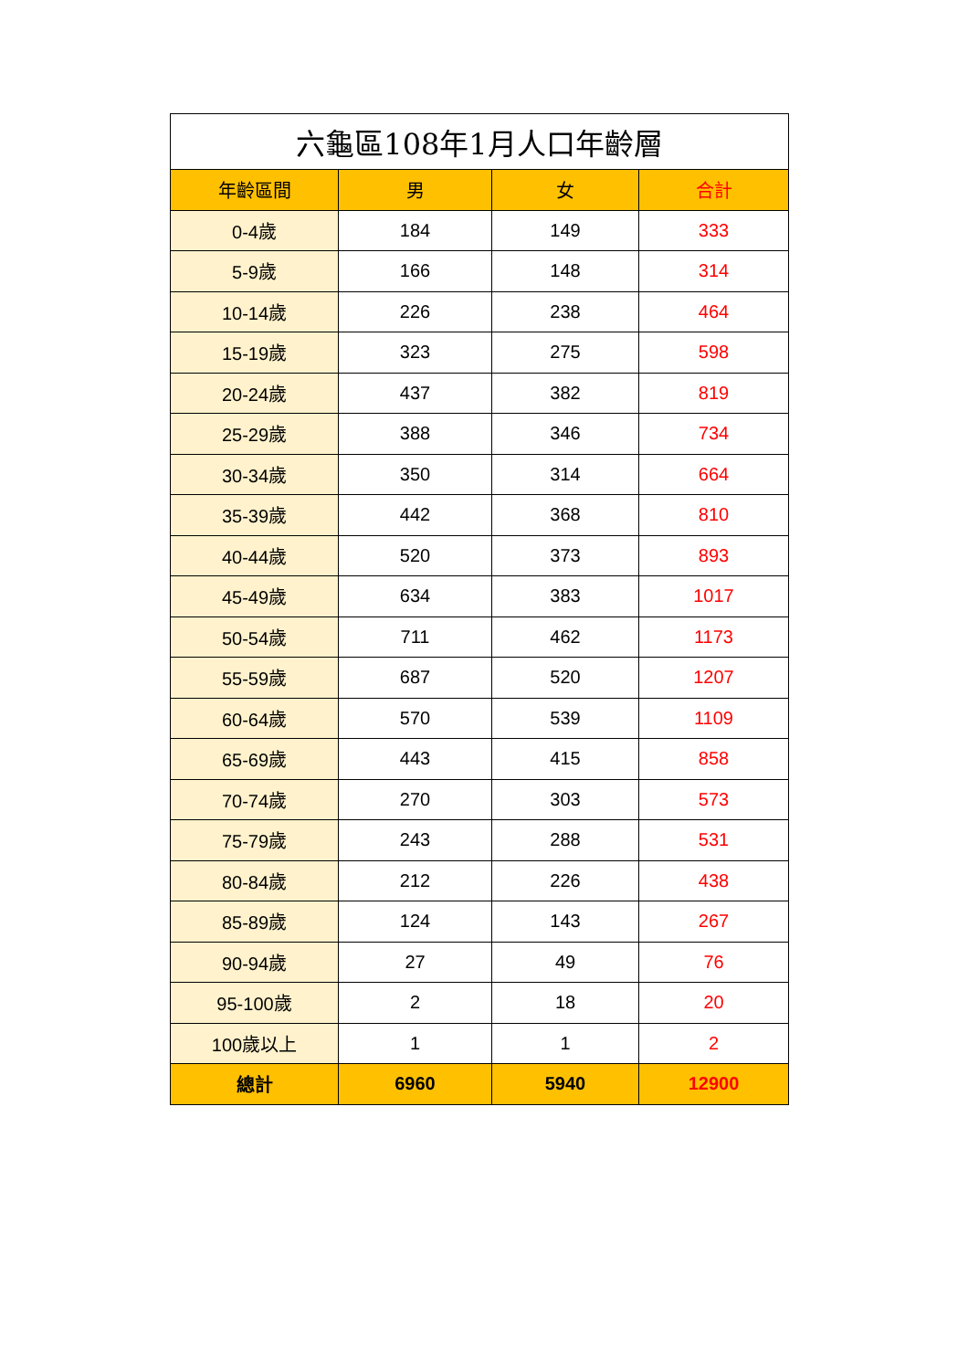| 六龜區108年1月人口年齡層 | | | |
| --- | --- | --- | --- |
| 年齡區間 | 男 | 女 | 合計 |
| 0-4歲 | 184 | 149 | 333 |
| 5-9歲 | 166 | 148 | 314 |
| 10-14歲 | 226 | 238 | 464 |
| 15-19歲 | 323 | 275 | 598 |
| 20-24歲 | 437 | 382 | 819 |
| 25-29歲 | 388 | 346 | 734 |
| 30-34歲 | 350 | 314 | 664 |
| 35-39歲 | 442 | 368 | 810 |
| 40-44歲 | 520 | 373 | 893 |
| 45-49歲 | 634 | 383 | 1017 |
| 50-54歲 | 711 | 462 | 1173 |
| 55-59歲 | 687 | 520 | 1207 |
| 60-64歲 | 570 | 539 | 1109 |
| 65-69歲 | 443 | 415 | 858 |
| 70-74歲 | 270 | 303 | 573 |
| 75-79歲 | 243 | 288 | 531 |
| 80-84歲 | 212 | 226 | 438 |
| 85-89歲 | 124 | 143 | 267 |
| 90-94歲 | 27 | 49 | 76 |
| 95-100歲 | 2 | 18 | 20 |
| 100歲以上 | 1 | 1 | 2 |
| 總計 | 6960 | 5940 | 12900 |